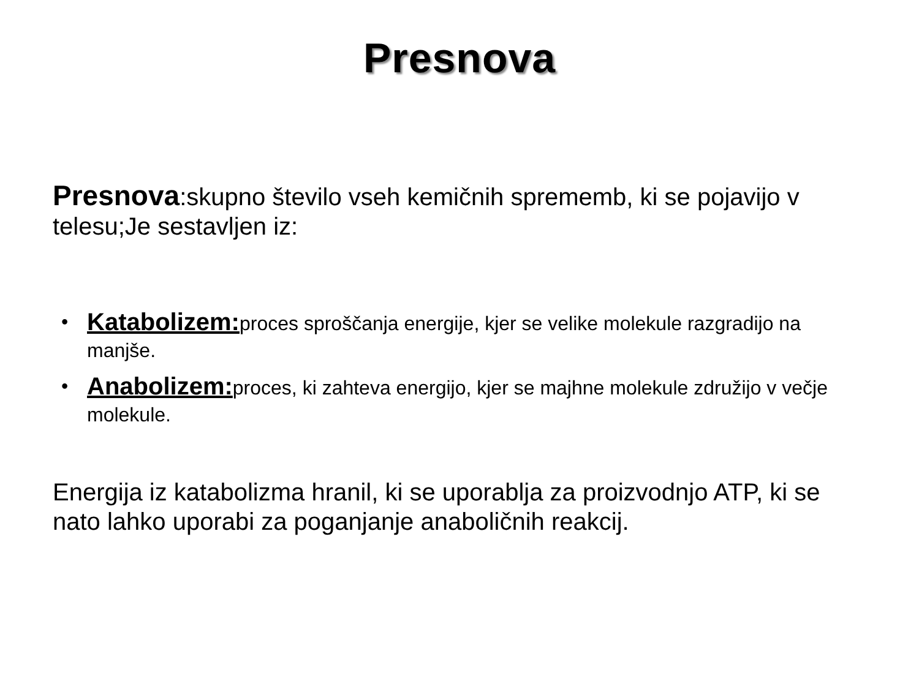Presnova
Presnova:skupno število vseh kemičnih sprememb, ki se pojavijo v telesu;Je sestavljen iz:
• Katabolizem: proces sproščanja energije, kjer se velike molekule razgradijo na manjše.
• Anabolizem: proces, ki zahteva energijo, kjer se majhne molekule združijo v večje molekule.
Energija iz katabolizma hranil, ki se uporablja za proizvodnjo ATP, ki se nato lahko uporabi za poganjanje anaboličnih reakcij.